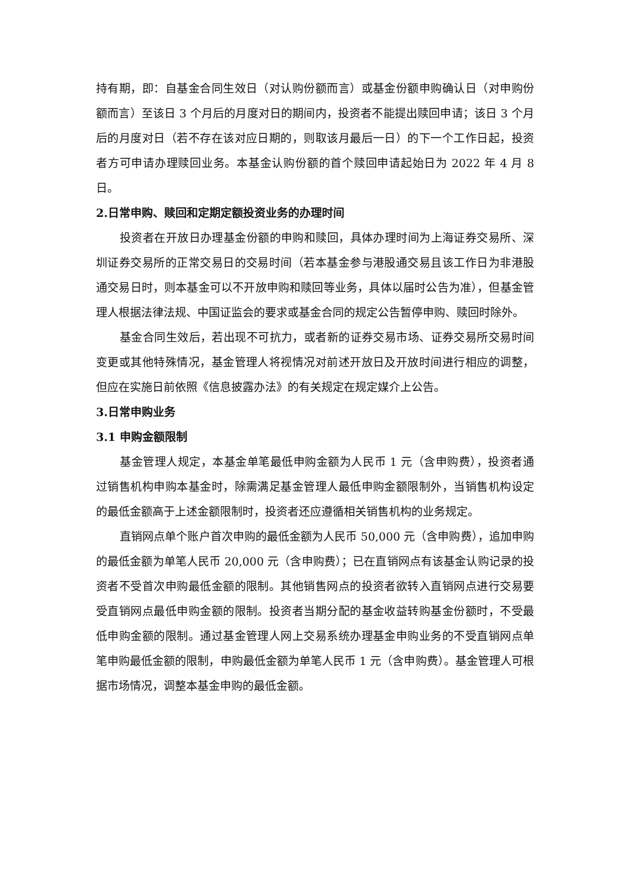持有期，即：自基金合同生效日（对认购份额而言）或基金份额申购确认日（对申购份额而言）至该日 3 个月后的月度对日的期间内，投资者不能提出赎回申请；该日 3 个月后的月度对日（若不存在该对应日期的，则取该月最后一日）的下一个工作日起，投资者方可申请办理赎回业务。本基金认购份额的首个赎回申请起始日为 2022 年 4 月 8 日。
2.日常申购、赎回和定期定额投资业务的办理时间
投资者在开放日办理基金份额的申购和赎回，具体办理时间为上海证券交易所、深圳证券交易所的正常交易日的交易时间（若本基金参与港股通交易且该工作日为非港股通交易日时，则本基金可以不开放申购和赎回等业务，具体以届时公告为准），但基金管理人根据法律法规、中国证监会的要求或基金合同的规定公告暂停申购、赎回时除外。
基金合同生效后，若出现不可抗力，或者新的证券交易市场、证券交易所交易时间变更或其他特殊情况，基金管理人将视情况对前述开放日及开放时间进行相应的调整，但应在实施日前依照《信息披露办法》的有关规定在规定媒介上公告。
3.日常申购业务
3.1 申购金额限制
基金管理人规定，本基金单笔最低申购金额为人民币 1 元（含申购费），投资者通过销售机构申购本基金时，除需满足基金管理人最低申购金额限制外，当销售机构设定的最低金额高于上述金额限制时，投资者还应遵循相关销售机构的业务规定。
直销网点单个账户首次申购的最低金额为人民币 50,000 元（含申购费），追加申购的最低金额为单笔人民币 20,000 元（含申购费）；已在直销网点有该基金认购记录的投资者不受首次申购最低金额的限制。其他销售网点的投资者欲转入直销网点进行交易要受直销网点最低申购金额的限制。投资者当期分配的基金收益转购基金份额时，不受最低申购金额的限制。通过基金管理人网上交易系统办理基金申购业务的不受直销网点单笔申购最低金额的限制，申购最低金额为单笔人民币 1 元（含申购费）。基金管理人可根据市场情况，调整本基金申购的最低金额。